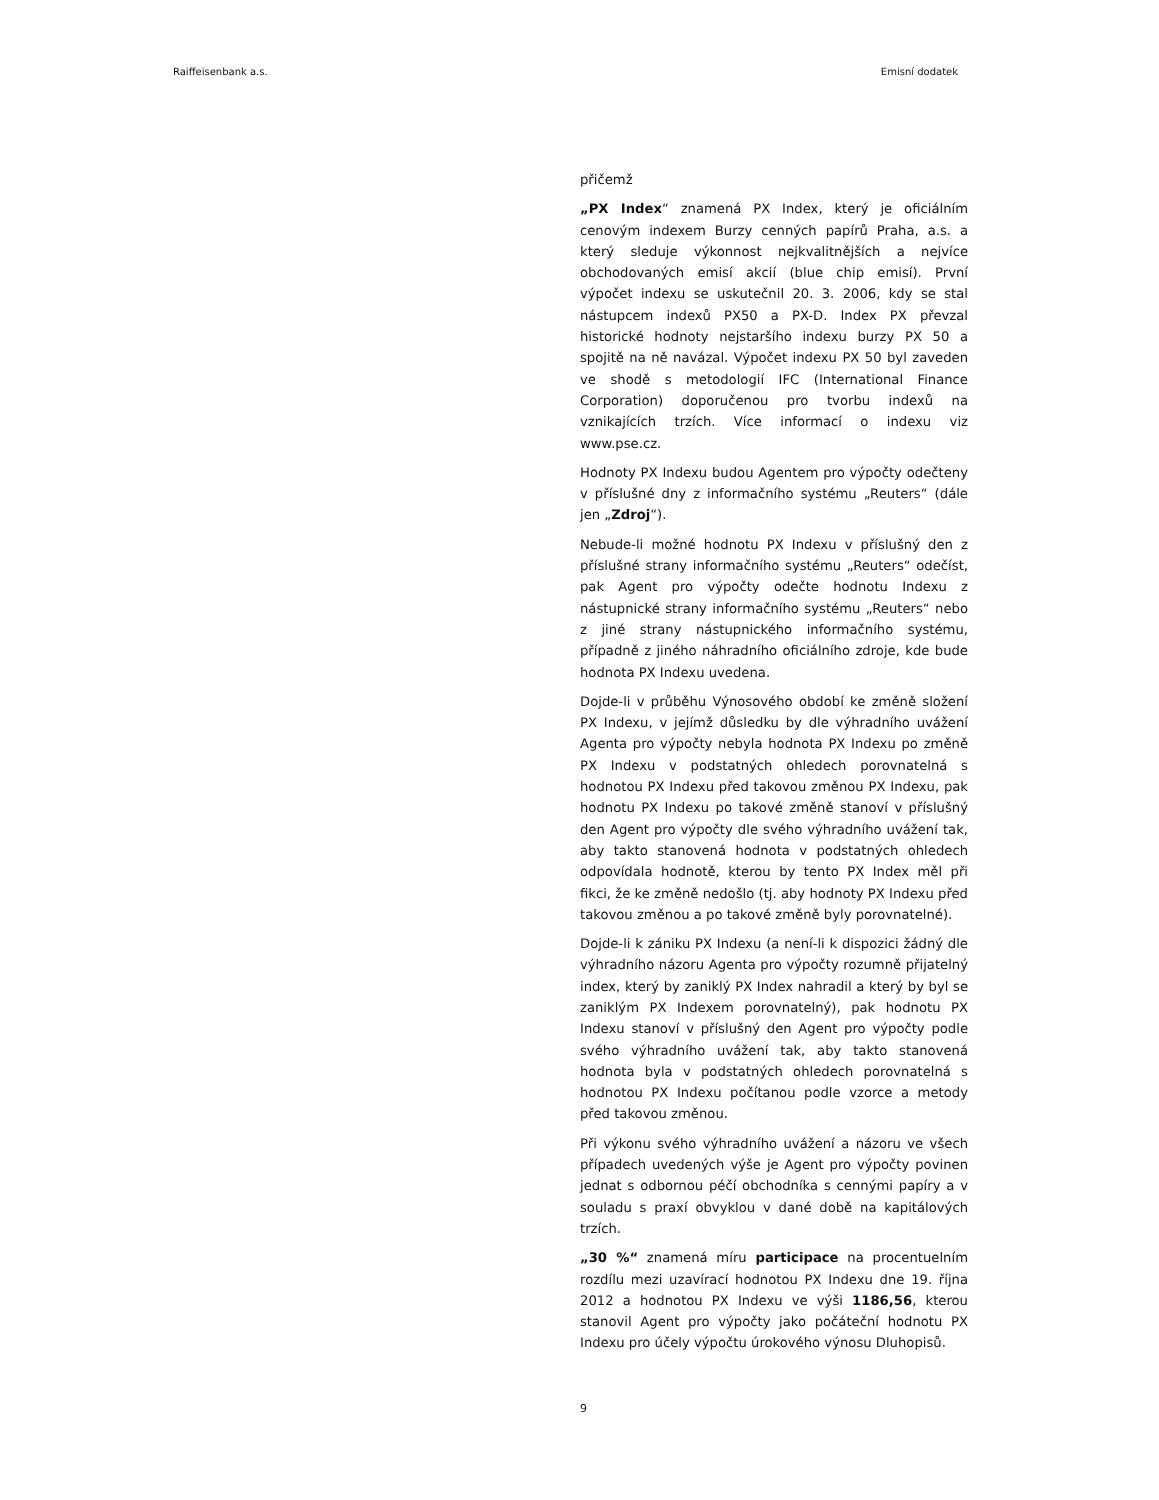Raiffeisenbank a.s. Emisní dodatek
přičemž
„PX Index“ znamená PX Index, který je oficiálním cenovým indexem Burzy cenných papírů Praha, a.s. a který sleduje výkonnost nejkvalitnějších a nejvíce obchodovaných emisí akcií (blue chip emisí). První výpočet indexu se uskutečnil 20. 3. 2006, kdy se stal nástupcem indexů PX50 a PX-D. Index PX převzal historické hodnoty nejstaršího indexu burzy PX 50 a spojitě na ně navázal. Výpočet indexu PX 50 byl zaveden ve shodě s metodologií IFC (International Finance Corporation) doporučenou pro tvorbu indexů na vznikajících trzích. Více informací o indexu viz www.pse.cz.
Hodnoty PX Indexu budou Agentem pro výpočty odečteny v příslušné dny z informačního systému „Reuters“ (dále jen „Zdroj“).
Nebude-li možné hodnotu PX Indexu v příslušný den z příslušné strany informačního systému „Reuters“ odečíst, pak Agent pro výpočty odečte hodnotu Indexu z nástupnické strany informačního systému „Reuters“ nebo z jiné strany nástupnického informačního systému, případně z jiného náhradního oficiálního zdroje, kde bude hodnota PX Indexu uvedena.
Dojde-li v průběhu Výnosového období ke změně složení PX Indexu, v jejímž důsledku by dle výhradního uvážení Agenta pro výpočty nebyla hodnota PX Indexu po změně PX Indexu v podstatných ohledech porovnatelná s hodnotou PX Indexu před takovou změnou PX Indexu, pak hodnotu PX Indexu po takové změně stanoví v příslušný den Agent pro výpočty dle svého výhradního uvážení tak, aby takto stanovená hodnota v podstatných ohledech odpovídala hodnotě, kterou by tento PX Index měl při fikci, že ke změně nedošlo (tj. aby hodnoty PX Indexu před takovou změnou a po takové změně byly porovnatelné).
Dojde-li k zániku PX Indexu (a není-li k dispozici žádný dle výhradního názoru Agenta pro výpočty rozumně přijatelný index, který by zaniklý PX Index nahradil a který by byl se zaniklým PX Indexem porovnatelný), pak hodnotu PX Indexu stanoví v příslušný den Agent pro výpočty podle svého výhradního uvážení tak, aby takto stanovená hodnota byla v podstatných ohledech porovnatelná s hodnotou PX Indexu počítanou podle vzorce a metody před takovou změnou.
Při výkonu svého výhradního uvážení a názoru ve všech případech uvedených výše je Agent pro výpočty povinen jednat s odbornou péčí obchodníka s cennými papíry a v souladu s praxí obvyklou v dané době na kapitálových trzích.
„30 %“ znamená míru participace na procentuelním rozdílu mezi uzavírací hodnotou PX Indexu dne 19. října 2012 a hodnotou PX Indexu ve výši 1186,56, kterou stanovil Agent pro výpočty jako počáteční hodnotu PX Indexu pro účely výpočtu úrokového výnosu Dluhopisů.
9